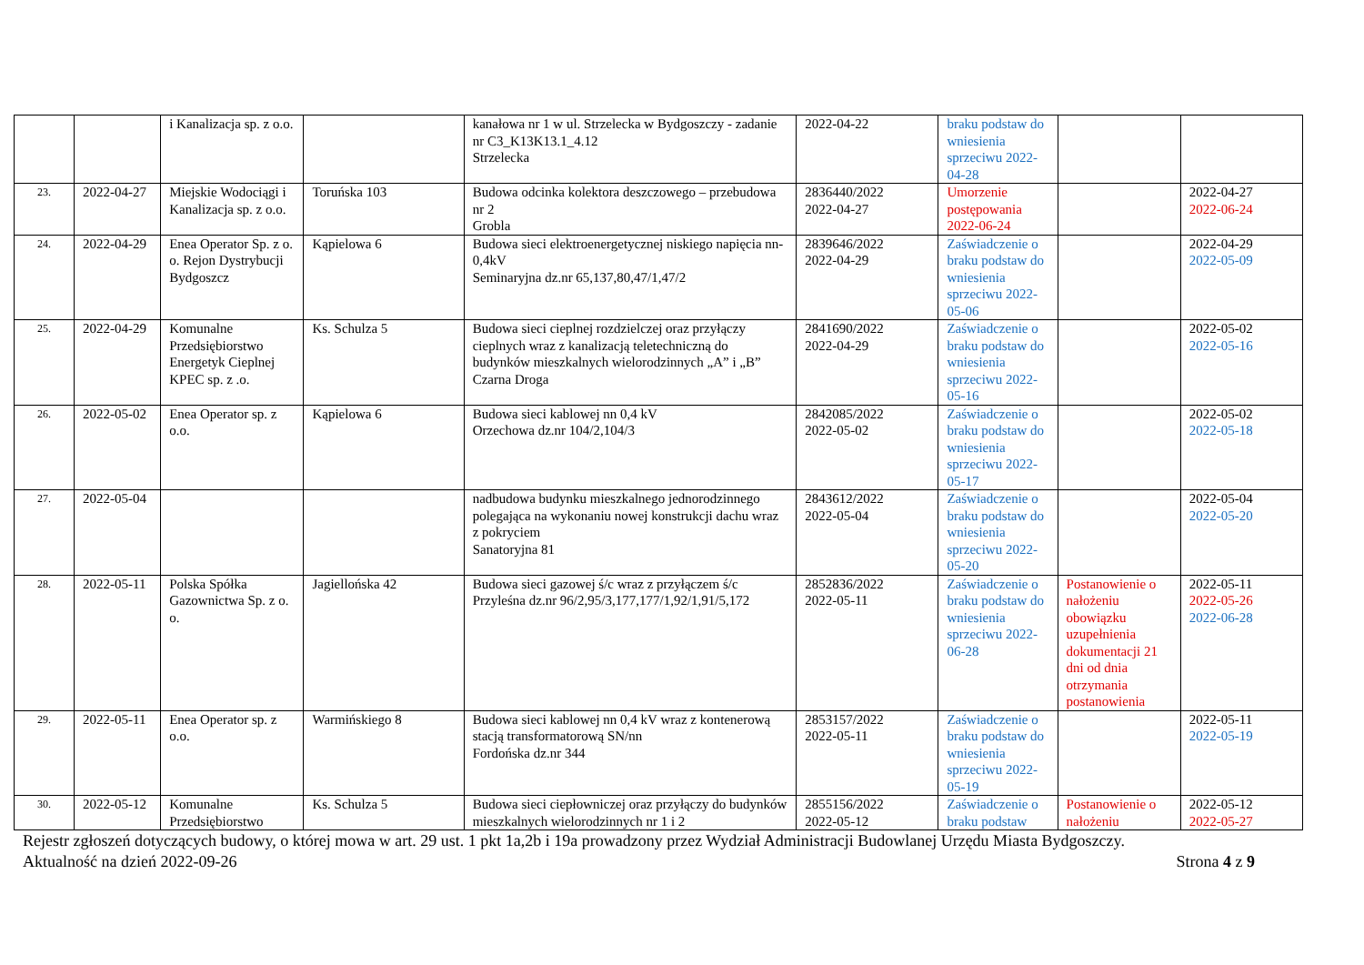| | | i Kanalizacja sp. z o.o. | | kanałowa nr 1 w ul. Strzelecka w Bydgoszczy - zadanie nr C3_K13K13.1_4.12 Strzelecka | 2022-04-22 | braku podstaw do wniesienia sprzeciwu 2022-04-28 | | |
| 23. | 2022-04-27 | Miejskie Wodociągi i Kanalizacja sp. z o.o. | Toruńska 103 | Budowa odcinka kolektora deszczowego – przebudowa nr 2 Grobla | 2836440/2022 2022-04-27 | Umorzenie postępowania 2022-06-24 | | 2022-04-27 2022-06-24 |
| 24. | 2022-04-29 | Enea Operator Sp. z o. o. Rejon Dystrybucji Bydgoszcz | Kąpielowa 6 | Budowa sieci elektroenergetycznej niskiego napięcia nn-0,4kV Seminaryjna dz.nr 65,137,80,47/1,47/2 | 2839646/2022 2022-04-29 | Zaświadczenie o braku podstaw do wniesienia sprzeciwu 2022-05-06 | | 2022-04-29 2022-05-09 |
| 25. | 2022-04-29 | Komunalne Przedsiębiorstwo Energetyk Cieplnej KPEC sp. z .o. | Ks. Schulza 5 | Budowa sieci cieplnej rozdzielczej oraz przyłączy cieplnych wraz z kanalizacją teletechniczną do budynków mieszkalnych wielorodzinnych „A” i „B” Czarna Droga | 2841690/2022 2022-04-29 | Zaświadczenie o braku podstaw do wniesienia sprzeciwu 2022-05-16 | | 2022-05-02 2022-05-16 |
| 26. | 2022-05-02 | Enea Operator sp. z o.o. | Kąpielowa 6 | Budowa sieci kablowej nn 0,4 kV Orzechowa dz.nr 104/2,104/3 | 2842085/2022 2022-05-02 | Zaświadczenie o braku podstaw do wniesienia sprzeciwu 2022-05-17 | | 2022-05-02 2022-05-18 |
| 27. | 2022-05-04 | | | nadbudowa budynku mieszkalnego jednorodzinnego polegająca na wykonaniu nowej konstrukcji dachu wraz z pokryciem Sanatoryjna 81 | 2843612/2022 2022-05-04 | Zaświadczenie o braku podstaw do wniesienia sprzeciwu 2022-05-20 | | 2022-05-04 2022-05-20 |
| 28. | 2022-05-11 | Polska Spółka Gazownictwa Sp. z o. o. | Jagiellońska 42 | Budowa sieci gazowej ś/c wraz z przyłączem ś/c Przyleśna dz.nr 96/2,95/3,177,177/1,92/1,91/5,172 | 2852836/2022 2022-05-11 | Zaświadczenie o braku podstaw do wniesienia sprzeciwu 2022-06-28 | Postanowienie o nałożeniu obowiązku uzupełnienia dokumentacji 21 dni od dnia otrzymania postanowienia | 2022-05-11 2022-05-26 2022-06-28 |
| 29. | 2022-05-11 | Enea Operator sp. z o.o. | Warmińskiego 8 | Budowa sieci kablowej nn 0,4 kV wraz z kontenerową stacją transformatorową SN/nn Fordońska dz.nr 344 | 2853157/2022 2022-05-11 | Zaświadczenie o braku podstaw do wniesienia sprzeciwu 2022-05-19 | | 2022-05-11 2022-05-19 |
| 30. | 2022-05-12 | Komunalne Przedsiębiorstwo | Ks. Schulza 5 | Budowa sieci ciepłowniczej oraz przyłączy do budynków mieszkalnych wielorodzinnych nr 1 i 2 | 2855156/2022 2022-05-12 | Zaświadczenie o braku podstaw | Postanowienie o nałożeniu | 2022-05-12 2022-05-27 |
Rejestr zgłoszeń dotyczących budowy, o której mowa w art. 29 ust. 1 pkt 1a,2b i 19a prowadzony przez Wydział Administracji Budowlanej Urzędu Miasta Bydgoszczy.
Aktualność na dzień 2022-09-26 Strona 4 z 9